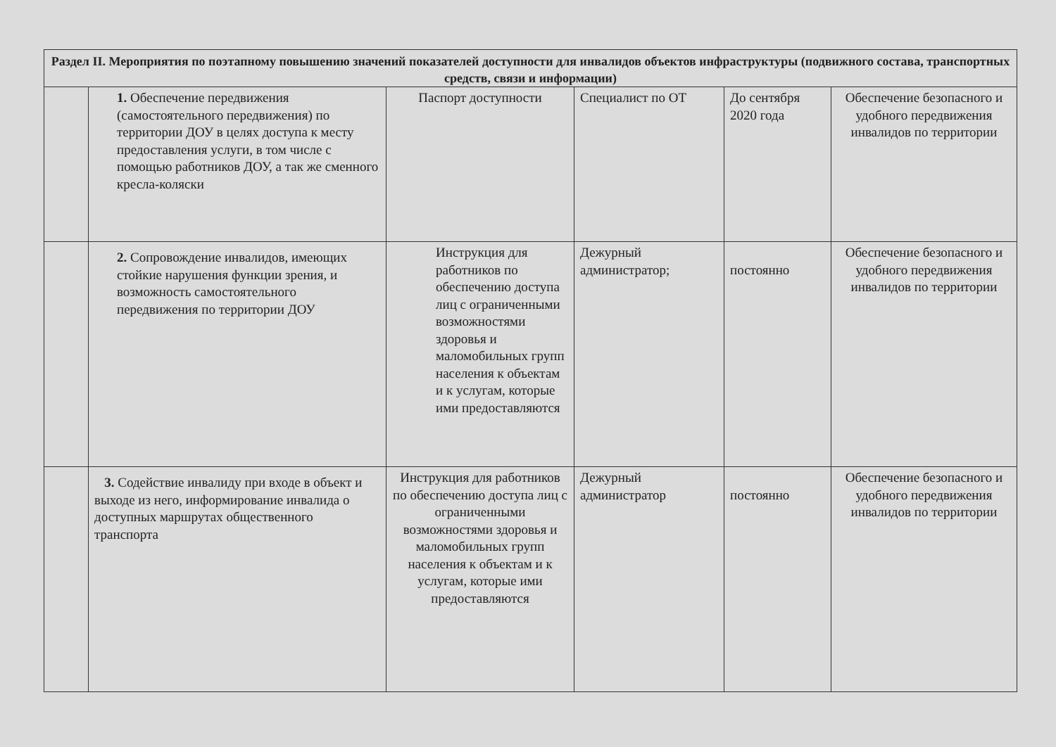| Раздел II. Мероприятия по поэтапному повышению значений показателей доступности для инвалидов объектов инфраструктуры (подвижного состава, транспортных средств, связи и информации) | | | | | |
| --- | --- | --- | --- | --- | --- |
| | 1. Обеспечение передвижения (самостоятельного передвижения) по территории ДОУ в целях доступа к месту предоставления услуги, в том числе с помощью работников ДОУ, а так же сменного кресла-коляски | Паспорт доступности | Специалист по ОТ | До сентября 2020 года | Обеспечение безопасного и удобного передвижения инвалидов по территории |
| | 2. Сопровождение инвалидов, имеющих стойкие нарушения функции зрения, и возможность самостоятельного передвижения по территории ДОУ | Инструкция для работников по обеспечению доступа лиц с ограниченными возможностями здоровья и маломобильных групп населения к объектам и к услугам, которые ими предоставляются | Дежурный администратор; | постоянно | Обеспечение безопасного и удобного передвижения инвалидов по территории |
| | 3. Содействие инвалиду при входе в объект и выходе из него, информирование инвалида о доступных маршрутах общественного транспорта | Инструкция для работников по обеспечению доступа лиц с ограниченными возможностями здоровья и маломобильных групп населения к объектам и к услугам, которые ими предоставляются | Дежурный администратор | постоянно | Обеспечение безопасного и удобного передвижения инвалидов по территории |